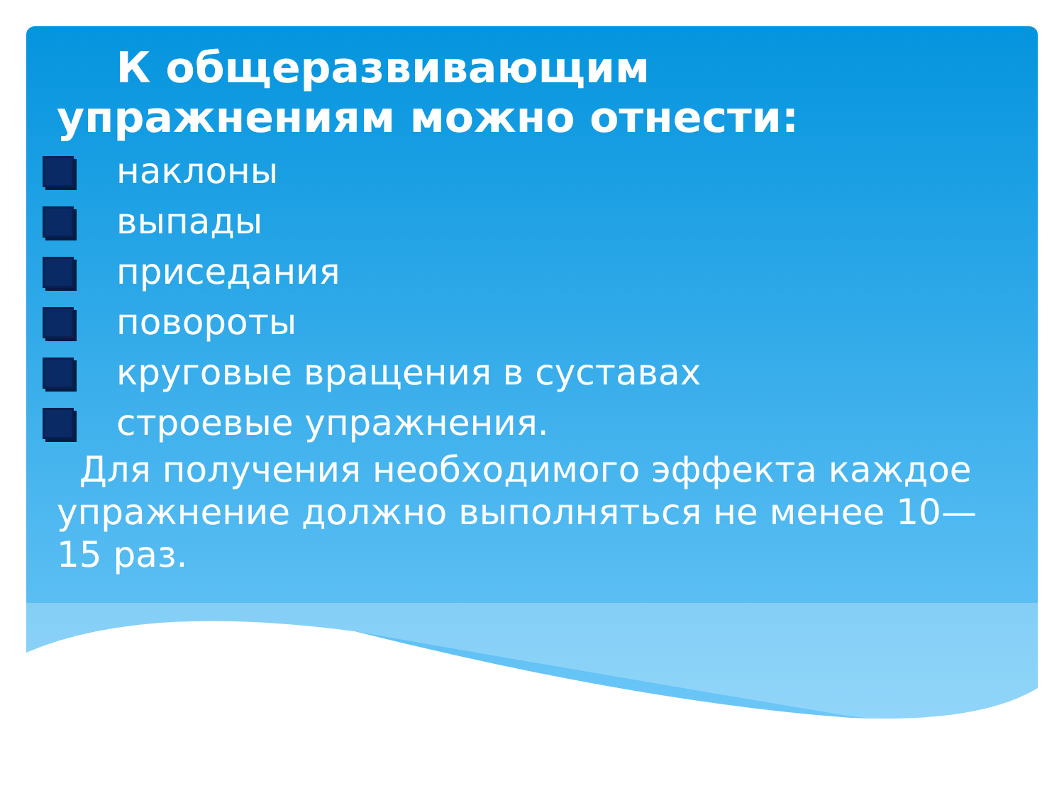К общеразвивающим
упражнениям можно отнести:
наклоны
выпады
приседания
повороты
круговые вращения в суставах
строевые упражнения.
Для получения необходимого эффекта каждое упражнение должно выполняться не менее 10—15 раз.